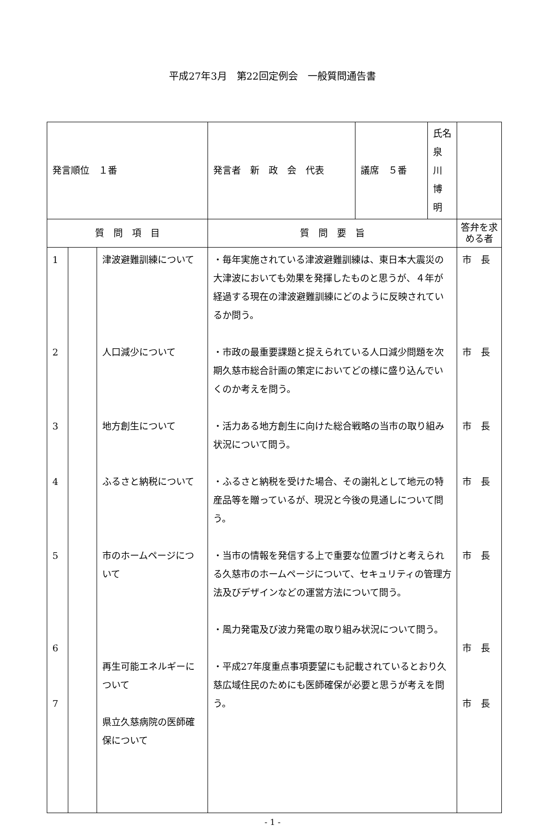平成27年3月　第22回定例会　一般質問通告書
| 発言順位 １番 | | | / 発言者 新 政 会 代表 / 議席 ５番 / 氏名 泉 川 博 明 / | |
| 質 問 項 目 | | | 質 問 要 旨 | 答弁を求める者 |
| 1 2 3 4 5 6 7 | | 津波避難訓練について 人口減少について 地方創生について ふるさと納税について 市のホームページについて 再生可能エネルギーについて 県立久慈病院の医師確保について | ・毎年実施されている津波避難訓練は、東日本大震災の大津波においても効果を発揮したものと思うが、４年が経過する現在の津波避難訓練にどのように反映されているか問う。 ・市政の最重要課題と捉えられている人口減少問題を次期久慈市総合計画の策定においてどの様に盛り込んでいくのか考えを問う。 ・活力ある地方創生に向けた総合戦略の当市の取り組み状況について問う。 ・ふるさと納税を受けた場合、その謝礼として地元の特産品等を贈っているが、現況と今後の見通しについて問う。 ・当市の情報を発信する上で重要な位置づけと考えられる久慈市のホームページについて、セキュリティの管理方法及びデザインなどの運営方法について問う。 ・風力発電及び波力発電の取り組み状況について問う。 ・平成27年度重点事項要望にも記載されているとおり久慈広域住民のためにも医師確保が必要と思うが考えを問う。 | 市 長 市 長 市 長 市 長 市 長 市 長 市 長 |
- 1 -